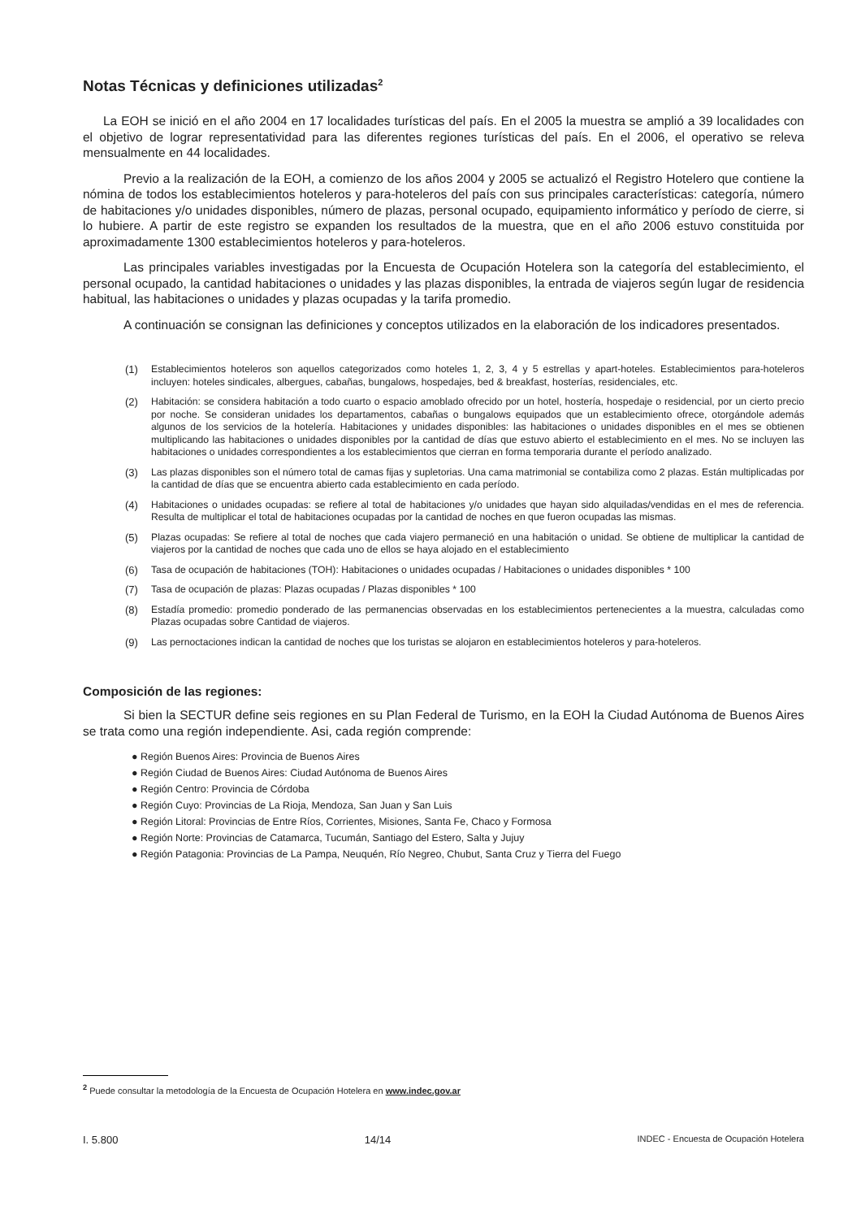Notas Técnicas y definiciones utilizadas<sup>2</sup>
La EOH se inició en el año 2004 en 17 localidades turísticas del país. En el 2005 la muestra se amplió a 39 localidades con el objetivo de lograr representatividad para las diferentes regiones turísticas del país. En el 2006, el operativo se releva mensualmente en 44 localidades.
Previo a la realización de la EOH, a comienzo de los años 2004 y 2005 se actualizó el Registro Hotelero que contiene la nómina de todos los establecimientos hoteleros y para-hoteleros del país con sus principales características: categoría, número de habitaciones y/o unidades disponibles, número de plazas, personal ocupado, equipamiento informático y período de cierre, si lo hubiere. A partir de este registro se expanden los resultados de la muestra, que en el año 2006 estuvo constituida por aproximadamente 1300 establecimientos hoteleros y para-hoteleros.
Las principales variables investigadas por la Encuesta de Ocupación Hotelera son la categoría del establecimiento, el personal ocupado, la cantidad habitaciones o unidades y las plazas disponibles, la entrada de viajeros según lugar de residencia habitual, las habitaciones o unidades y plazas ocupadas y la tarifa promedio.
A continuación se consignan las definiciones y conceptos utilizados en la elaboración de los indicadores presentados.
(1) Establecimientos hoteleros son aquellos categorizados como hoteles 1, 2, 3, 4 y 5 estrellas y apart-hoteles. Establecimientos para-hoteleros incluyen: hoteles sindicales, albergues, cabañas, bungalows, hospedajes, bed & breakfast, hosterías, residenciales, etc.
(2) Habitación: se considera habitación a todo cuarto o espacio amoblado ofrecido por un hotel, hostería, hospedaje o residencial, por un cierto precio por noche. Se consideran unidades los departamentos, cabañas o bungalows equipados que un establecimiento ofrece, otorgándole además algunos de los servicios de la hotelería. Habitaciones y unidades disponibles: las habitaciones o unidades disponibles en el mes se obtienen multiplicando las habitaciones o unidades disponibles por la cantidad de días que estuvo abierto el establecimiento en el mes. No se incluyen las habitaciones o unidades correspondientes a los establecimientos que cierran en forma temporaria durante el período analizado.
(3) Las plazas disponibles son el número total de camas fijas y supletorias. Una cama matrimonial se contabiliza como 2 plazas. Están multiplicadas por la cantidad de días que se encuentra abierto cada establecimiento en cada período.
(4) Habitaciones o unidades ocupadas: se refiere al total de habitaciones y/o unidades que hayan sido alquiladas/vendidas en el mes de referencia. Resulta de multiplicar el total de habitaciones ocupadas por la cantidad de noches en que fueron ocupadas las mismas.
(5) Plazas ocupadas: Se refiere al total de noches que cada viajero permaneció en una habitación o unidad. Se obtiene de multiplicar la cantidad de viajeros por la cantidad de noches que cada uno de ellos se haya alojado en el establecimiento
(6) Tasa de ocupación de habitaciones (TOH): Habitaciones o unidades ocupadas / Habitaciones o unidades disponibles * 100
(7) Tasa de ocupación de plazas: Plazas ocupadas / Plazas disponibles * 100
(8) Estadía promedio: promedio ponderado de las permanencias observadas en los establecimientos pertenecientes a la muestra, calculadas como Plazas ocupadas sobre Cantidad de viajeros.
(9) Las pernoctaciones indican la cantidad de noches que los turistas se alojaron en establecimientos hoteleros y para-hoteleros.
Composición de las regiones:
Si bien la SECTUR define seis regiones en su Plan Federal de Turismo, en la EOH la Ciudad Autónoma de Buenos Aires se trata como una región independiente. Asi, cada región comprende:
● Región Buenos Aires: Provincia de Buenos Aires
● Región Ciudad de Buenos Aires: Ciudad Autónoma de Buenos Aires
● Región Centro: Provincia de Córdoba
● Región Cuyo: Provincias de La Rioja, Mendoza, San Juan y San Luis
● Región Litoral: Provincias de Entre Ríos, Corrientes, Misiones, Santa Fe, Chaco y Formosa
● Región Norte: Provincias de Catamarca, Tucumán, Santiago del Estero, Salta y Jujuy
● Región Patagonia: Provincias de La Pampa, Neuquén, Río Negreo, Chubut, Santa Cruz y Tierra del Fuego
<sup>2</sup> Puede consultar la metodología de la Encuesta de Ocupación Hotelera en www.indec.gov.ar
I. 5.800 14/14 INDEC - Encuesta de Ocupación Hotelera